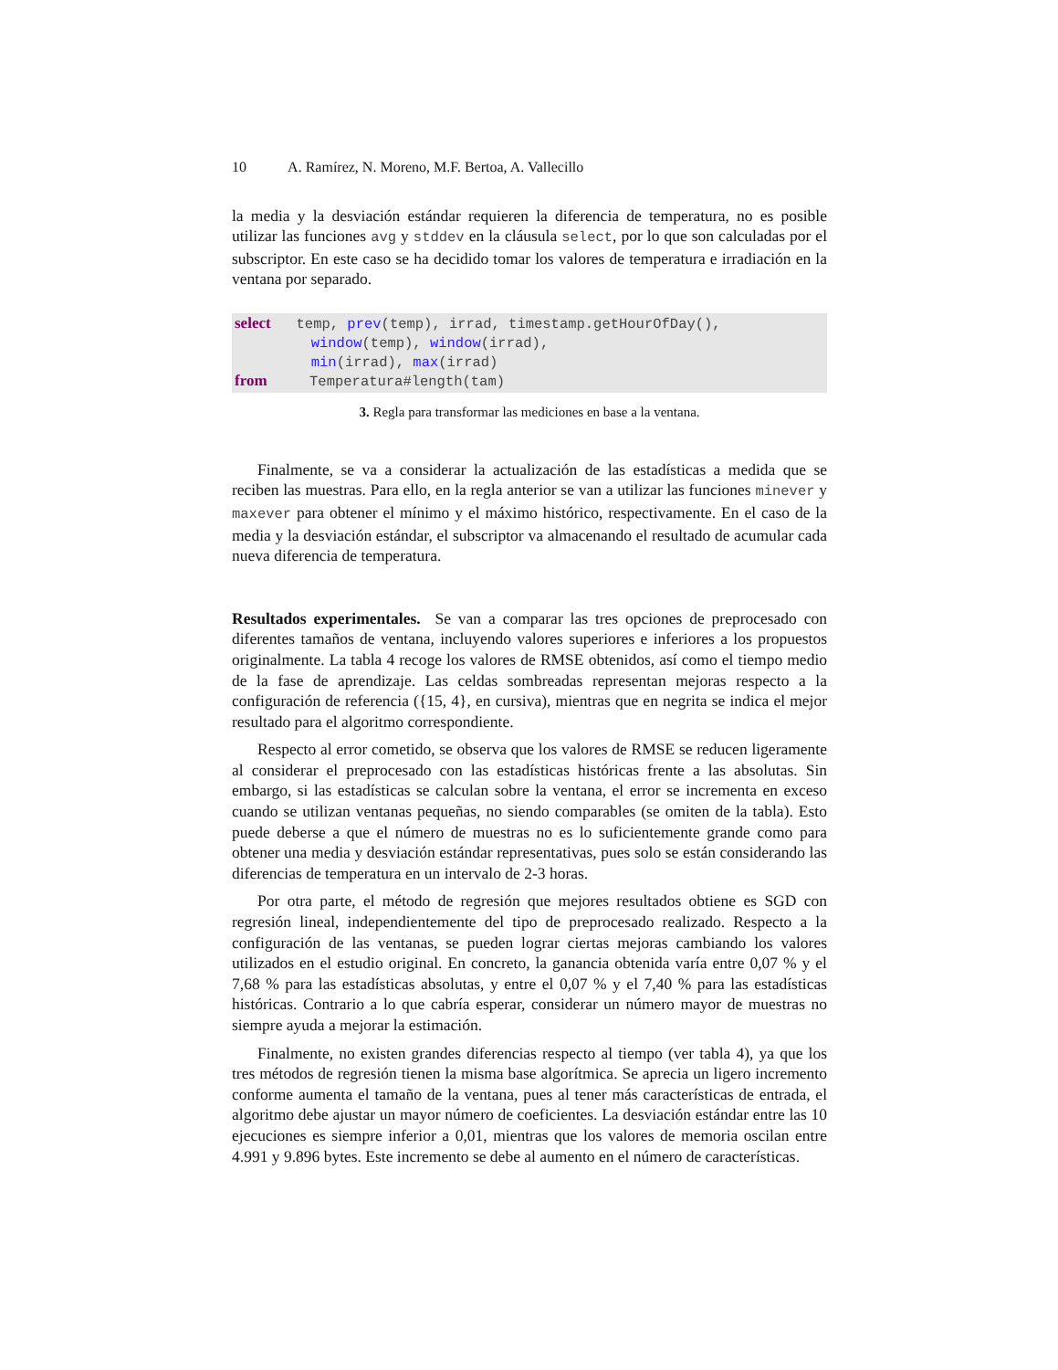10 A. Ramírez, N. Moreno, M.F. Bertoa, A. Vallecillo
la media y la desviación estándar requieren la diferencia de temperatura, no es posible utilizar las funciones avg y stddev en la cláusula select, por lo que son calculadas por el subscriptor. En este caso se ha decidido tomar los valores de temperatura e irradiación en la ventana por separado.
select temp, prev(temp), irrad, timestamp.getHourOfDay(), window(temp), window(irrad), min(irrad), max(irrad) from Temperatura#length(tam)
3. Regla para transformar las mediciones en base a la ventana.
Finalmente, se va a considerar la actualización de las estadísticas a medida que se reciben las muestras. Para ello, en la regla anterior se van a utilizar las funciones minever y maxever para obtener el mínimo y el máximo histórico, respectivamente. En el caso de la media y la desviación estándar, el subscriptor va almacenando el resultado de acumular cada nueva diferencia de temperatura.
Resultados experimentales. Se van a comparar las tres opciones de preprocesado con diferentes tamaños de ventana, incluyendo valores superiores e inferiores a los propuestos originalmente. La tabla 4 recoge los valores de RMSE obtenidos, así como el tiempo medio de la fase de aprendizaje. Las celdas sombreadas representan mejoras respecto a la configuración de referencia ({15, 4}, en cursiva), mientras que en negrita se indica el mejor resultado para el algoritmo correspondiente.
Respecto al error cometido, se observa que los valores de RMSE se reducen ligeramente al considerar el preprocesado con las estadísticas históricas frente a las absolutas. Sin embargo, si las estadísticas se calculan sobre la ventana, el error se incrementa en exceso cuando se utilizan ventanas pequeñas, no siendo comparables (se omiten de la tabla). Esto puede deberse a que el número de muestras no es lo suficientemente grande como para obtener una media y desviación estándar representativas, pues solo se están considerando las diferencias de temperatura en un intervalo de 2-3 horas.
Por otra parte, el método de regresión que mejores resultados obtiene es SGD con regresión lineal, independientemente del tipo de preprocesado realizado. Respecto a la configuración de las ventanas, se pueden lograr ciertas mejoras cambiando los valores utilizados en el estudio original. En concreto, la ganancia obtenida varía entre 0,07 % y el 7,68 % para las estadísticas absolutas, y entre el 0,07 % y el 7,40 % para las estadísticas históricas. Contrario a lo que cabría esperar, considerar un número mayor de muestras no siempre ayuda a mejorar la estimación.
Finalmente, no existen grandes diferencias respecto al tiempo (ver tabla 4), ya que los tres métodos de regresión tienen la misma base algorítmica. Se aprecia un ligero incremento conforme aumenta el tamaño de la ventana, pues al tener más características de entrada, el algoritmo debe ajustar un mayor número de coeficientes. La desviación estándar entre las 10 ejecuciones es siempre inferior a 0,01, mientras que los valores de memoria oscilan entre 4.991 y 9.896 bytes. Este incremento se debe al aumento en el número de características.